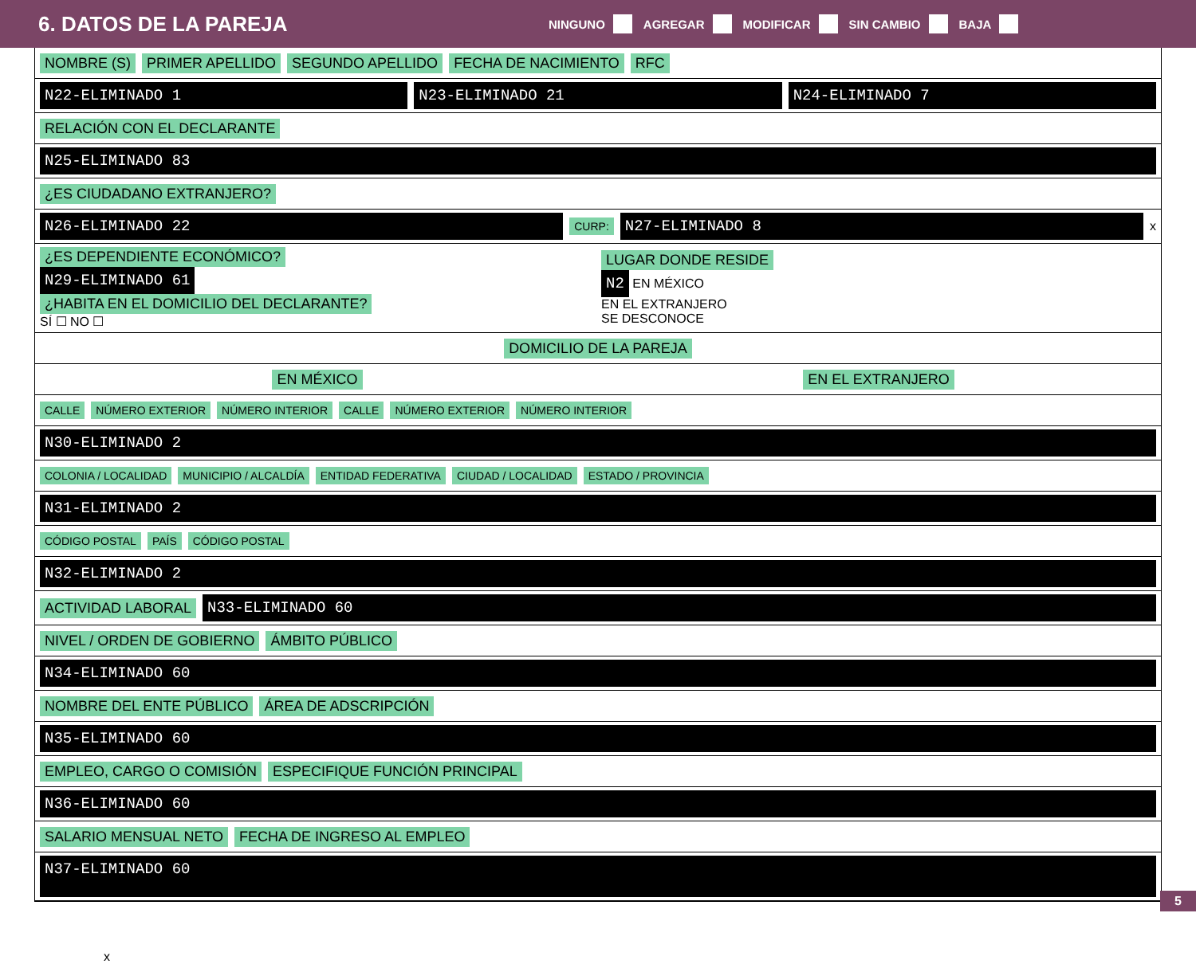6. DATOS DE LA PAREJA
NINGUNO AGREGAR MODIFICAR SIN CAMBIO BAJA
NOMBRE (S) PRIMER APELLIDO SEGUNDO APELLIDO FECHA DE NACIMIENTO RFC
N22-ELIMINADO 1 N23-ELIMINADO 21 N24-ELIMINADO 7
RELACIÓN CON EL DECLARANTE
N25-ELIMINADO 83
¿ES CIUDADANO EXTRANJERO?
N26-ELIMINADO 22 CURP: N27-ELIMINADO 8 x
¿ES DEPENDIENTE ECONÓMICO?
N29-ELIMINADO 61
¿HABITA EN EL DOMICILIO DEL DECLARANTE?
SÍ ☐ NO ☐
LUGAR DONDE RESIDE
N2 EN MÉXICO
EN EL EXTRANJERO
SE DESCONOCE
DOMICILIO DE LA PAREJA
EN MÉXICO EN EL EXTRANJERO
CALLE NÚMERO EXTERIOR NÚMERO INTERIOR CALLE NÚMERO EXTERIOR NÚMERO INTERIOR
N30-ELIMINADO 2
COLONIA / LOCALIDAD MUNICIPIO / ALCALDÍA ENTIDAD FEDERATIVA CIUDAD / LOCALIDAD ESTADO / PROVINCIA
N31-ELIMINADO 2
CÓDIGO POSTAL PAÍS CÓDIGO POSTAL
N32-ELIMINADO 2
ACTIVIDAD LABORAL N33-ELIMINADO 60
NIVEL / ORDEN DE GOBIERNO ÁMBITO PÚBLICO
N34-ELIMINADO 60
NOMBRE DEL ENTE PÚBLICO ÁREA DE ADSCRIPCIÓN
N35-ELIMINADO 60
EMPLEO, CARGO O COMISIÓN ESPECIFIQUE FUNCIÓN PRINCIPAL
N36-ELIMINADO 60
SALARIO MENSUAL NETO FECHA DE INGRESO AL EMPLEO
N37-ELIMINADO 60
x
5